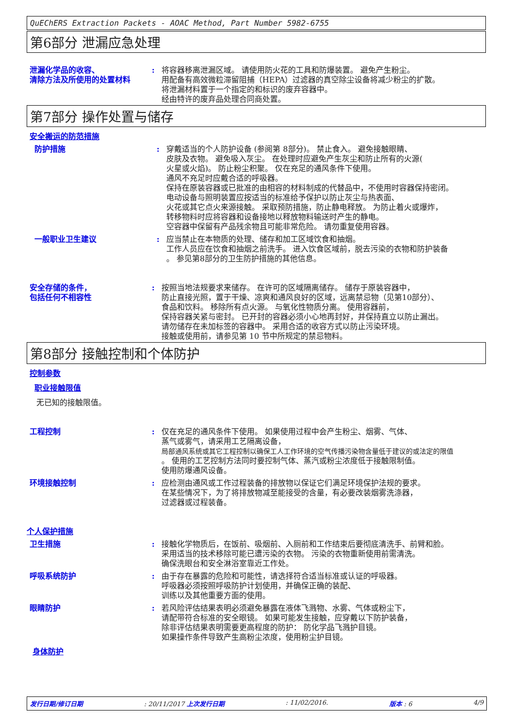QuEChERS Extraction Packets - AOAC Method, Part Number 5982-6755
第6部分 泄漏应急处理
泄漏化学品的收容、
清除方法及所使用的处置材料
: 将容器移离泄漏区域。 请使用防火花的工具和防爆装置。 避免产生粉尘。
用配备有高效微粒滞留阻捕（HEPA）过滤器的真空除尘设备将减少粉尘的扩散。
将泄漏材料置于一个指定的和标识的废弃容器中。
经由特许的废弃品处理合同商处置。
第7部分 操作处置与储存
安全搬运的防范措施
防护措施 : 穿戴适当的个人防护设备 (参阅第 8部分)。 禁止食入。 避免接触眼睛、
皮肤及衣物。 避免吸入灰尘。 在处理时应避免产生灰尘和防止所有的火源(
火星或火焰)。 防止粉尘积聚。 仅在充足的通风条件下使用。
通风不充足时应戴合适的呼吸器。
保持在原装容器或已批准的由相容的材料制成的代替品中，不使用时容器保持密闭。
电动设备与照明装置应按适当的标准给予保护以防止灰尘与热表面、
火花或其它点火来源接触。 采取预防措施，防止静电释放。 为防止着火或爆炸，
转移物料时应将容器和设备接地以释放物料输送时产生的静电。
空容器中保留有产品残余物且可能非常危险。 请勿重复使用容器。
一般职业卫生建议 : 应当禁止在本物质的处理、储存和加工区域饮食和抽烟。
工作人员应在饮食和抽烟之前洗手。 进入饮食区域前，脱去污染的衣物和防护装备
。 参见第8部分的卫生防护措施的其他信息。
安全存储的条件，
包括任何不相容性
: 按照当地法规要求来储存。 在许可的区域隔离储存。 储存于原装容器中，
防止直接光照，置于干燥、凉爽和通风良好的区域，远离禁忌物（见第10部分）、
食品和饮料。 移除所有点火源。 与氧化性物质分离。 使用容器前，
保持容器关紧与密封。 已开封的容器必须小心地再封好，并保持直立以防止漏出。
请勿储存在未加标签的容器中。 采用合适的收容方式以防止污染环境。
接触或使用前，请参见第 10 节中所规定的禁忌物料。
第8部分 接触控制和个体防护
控制参数
职业接触限值
无已知的接触限值。
工程控制 : 仅在充足的通风条件下使用。 如果使用过程中会产生粉尘、烟雾、气体、
蒸气或雾气，请采用工艺隔离设备，
局部通风系统或其它工程控制以确保工人工作环境的空气传播污染物含量低于建议的或法定的限值
。 使用的工艺控制方法同时要控制气体、蒸汽或粉尘浓度低于接触限制值。
使用防爆通风设备。
环境接触控制 : 应检测由通风或工作过程装备的排放物以保证它们满足环境保护法规的要求。
在某些情况下，为了将排放物减至能接受的含量，有必要改装烟雾洗涤器，
过滤器或过程装备。
个人保护措施
卫生措施 : 接触化学物质后，在饭前、吸烟前、入厕前和工作结束后要彻底清洗手、前臂和脸。
采用适当的技术移除可能已遭污染的衣物。 污染的衣物重新使用前需清洗。
确保洗眼台和安全淋浴室靠近工作处。
呼吸系统防护 : 由于存在暴露的危险和可能性，请选择符合适当标准或认证的呼吸器。
呼吸器必须按照呼吸防护计划使用，并确保正确的装配、
训练以及其他重要方面的使用。
眼睛防护 : 若风险评估结果表明必须避免暴露在液体飞溅物、水雾、气体或粉尘下，
请配带符合标准的安全眼镜。 如果可能发生接触，应穿戴以下防护装备，
除非评估结果表明需要更高程度的防护： 防化学品飞溅护目镜。
如果操作条件导致产生高粉尘浓度，使用粉尘护目镜。
身体防护
发行日期/修订日期: 20/11/2017 上次发行日期: 11/02/2016. 版本 : 6 4/9